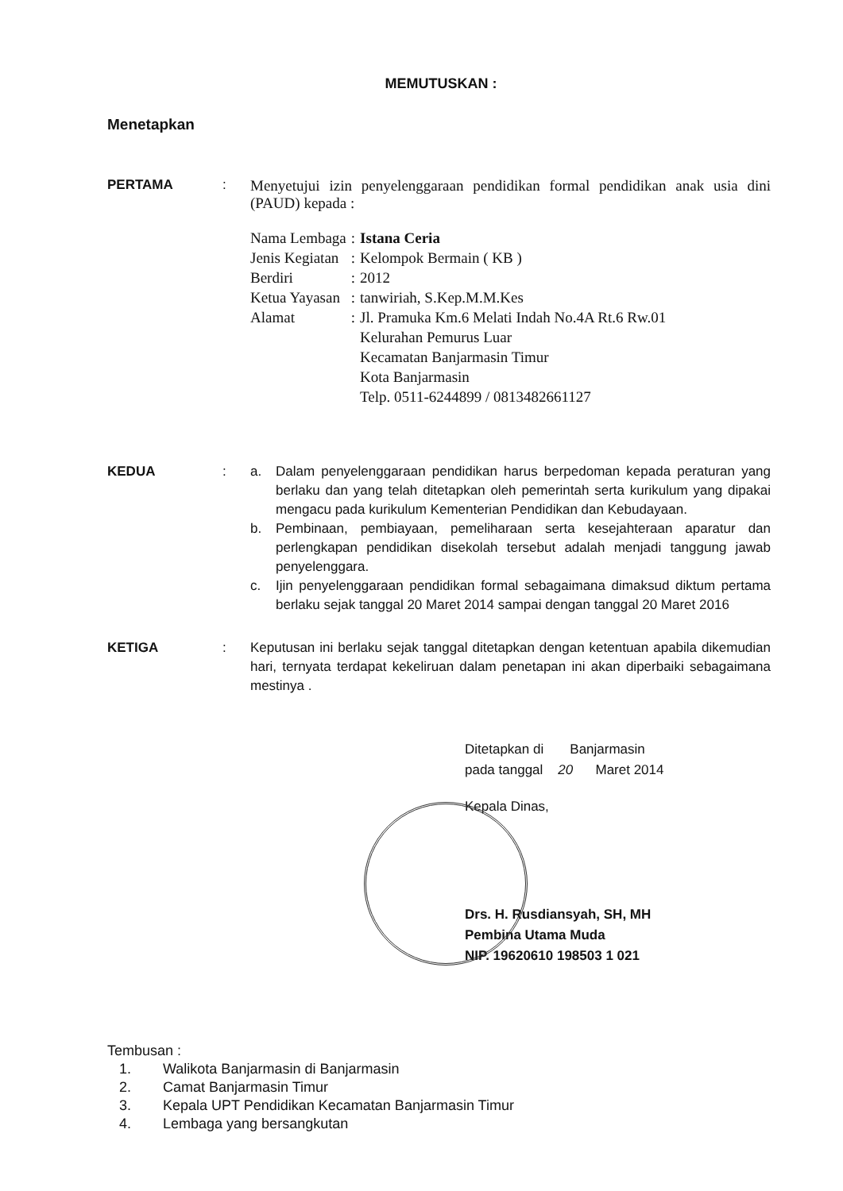MEMUTUSKAN :
Menetapkan
PERTAMA : Menyetujui izin penyelenggaraan pendidikan formal pendidikan anak usia dini (PAUD) kepada :
| Nama Lembaga | : | Istana Ceria |
| Jenis Kegiatan | : | Kelompok Bermain ( KB ) |
| Berdiri | : | 2012 |
| Ketua Yayasan | : | tanwiriah, S.Kep.M.M.Kes |
| Alamat | : | Jl. Pramuka Km.6 Melati Indah No.4A Rt.6 Rw.01 Kelurahan Pemurus Luar Kecamatan Banjarmasin Timur Kota Banjarmasin Telp. 0511-6244899 / 0813482661127 |
KEDUA : a. Dalam penyelenggaraan pendidikan harus berpedoman kepada peraturan yang berlaku dan yang telah ditetapkan oleh pemerintah serta kurikulum yang dipakai mengacu pada kurikulum Kementerian Pendidikan dan Kebudayaan.
b. Pembinaan, pembiayaan, pemeliharaan serta kesejahteraan aparatur dan perlengkapan pendidikan disekolah tersebut adalah menjadi tanggung jawab penyelenggara.
c. Ijin penyelenggaraan pendidikan formal sebagaimana dimaksud diktum pertama berlaku sejak tanggal 20 Maret 2014 sampai dengan tanggal 20 Maret 2016
KETIGA : Keputusan ini berlaku sejak tanggal ditetapkan dengan ketentuan apabila dikemudian hari, ternyata terdapat kekeliruan dalam penetapan ini akan diperbaiki sebagaimana mestinya .
Ditetapkan di Banjarmasin
pada tanggal 20 Maret 2014
Kepala Dinas,
Drs. H. Rusdiansyah, SH, MH
Pembina Utama Muda
NIP. 19620610 198503 1 021
Tembusan :
1. Walikota Banjarmasin di Banjarmasin
2. Camat Banjarmasin Timur
3. Kepala UPT Pendidikan Kecamatan Banjarmasin Timur
4. Lembaga yang bersangkutan